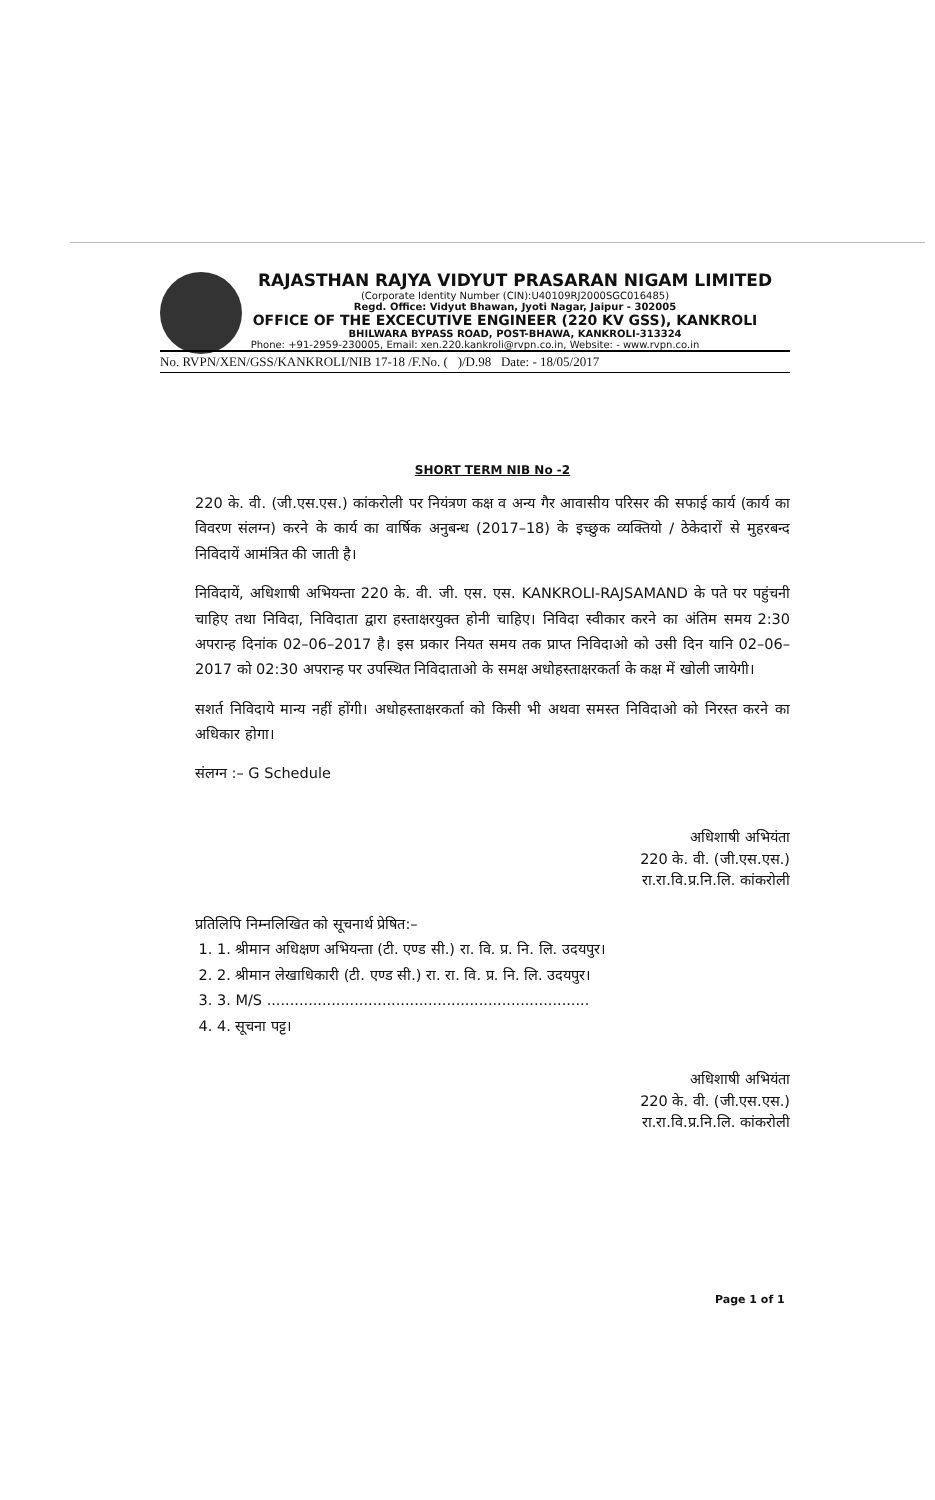RAJASTHAN RAJYA VIDYUT PRASARAN NIGAM LIMITED
(Corporate Identity Number (CIN):U40109RJ2000SGC016485)
Regd. Office: Vidyut Bhawan, Jyoti Nagar, Jaipur - 302005
OFFICE OF THE EXCECUTIVE ENGINEER (220 KV GSS), KANKROLI
BHILWARA BYPASS ROAD, POST-BHAWA, KANKROLI-313324
Phone: +91-2959-230005, Email: xen.220.kankroli@rvpn.co.in, Website: - www.rvpn.co.in
No. RVPN/XEN/GSS/KANKROLI/NIB 17-18 /F.No. ( )/D.98 Date: - 18/05/2017
SHORT TERM NIB No -2
220 के. वी. (जी.एस.एस.) कांकरोली पर नियंत्रण कक्ष व अन्य गैर आवासीय परिसर की सफाई कार्य (कार्य का विवरण संलग्न) करने के कार्य का वार्षिक अनुबन्ध (2017–18) के इच्छुक व्यक्तियो / ठेकेदारों से मुहरबन्द निविदायें आमंत्रित की जाती है।
निविदायें, अधिशाषी अभियन्ता 220 के. वी. जी. एस. एस. KANKROLI-RAJSAMAND के पते पर पहुंचनी चाहिए तथा निविदा, निविदाता द्वारा हस्ताक्षरयुक्त होनी चाहिए। निविदा स्वीकार करने का अंतिम समय 2:30 अपरान्ह दिनांक 02–06–2017 है। इस प्रकार नियत समय तक प्राप्त निविदाओ को उसी दिन यानि 02–06–2017 को 02:30 अपरान्ह पर उपस्थित निविदाताओ के समक्ष अधोहस्ताक्षरकर्ता के कक्ष में खोली जायेगी।
सशर्त निविदाये मान्य नहीं होंगी। अधोहस्ताक्षरकर्ता को किसी भी अथवा समस्त निविदाओ को निरस्त करने का अधिकार होगा।
संलग्न :– G Schedule
अधिशाषी अभियंता
220 के. वी. (जी.एस.एस.)
रा.रा.वि.प्र.नि.लि. कांकरोली
प्रतिलिपि निम्नलिखित को सूचनार्थ प्रेषित:–
1. 1. श्रीमान अधिक्षण अभियन्ता (टी. एण्ड सी.) रा. वि. प्र. नि. लि. उदयपुर।
2. 2. श्रीमान लेखाधिकारी (टी. एण्ड सी.) रा. रा. वि. प्र. नि. लि. उदयपुर।
3. 3. M/S ......................................................................
4. 4. सूचना पट्ट।
अधिशाषी अभियंता
220 के. वी. (जी.एस.एस.)
रा.रा.वि.प्र.नि.लि. कांकरोली
Page 1 of 1